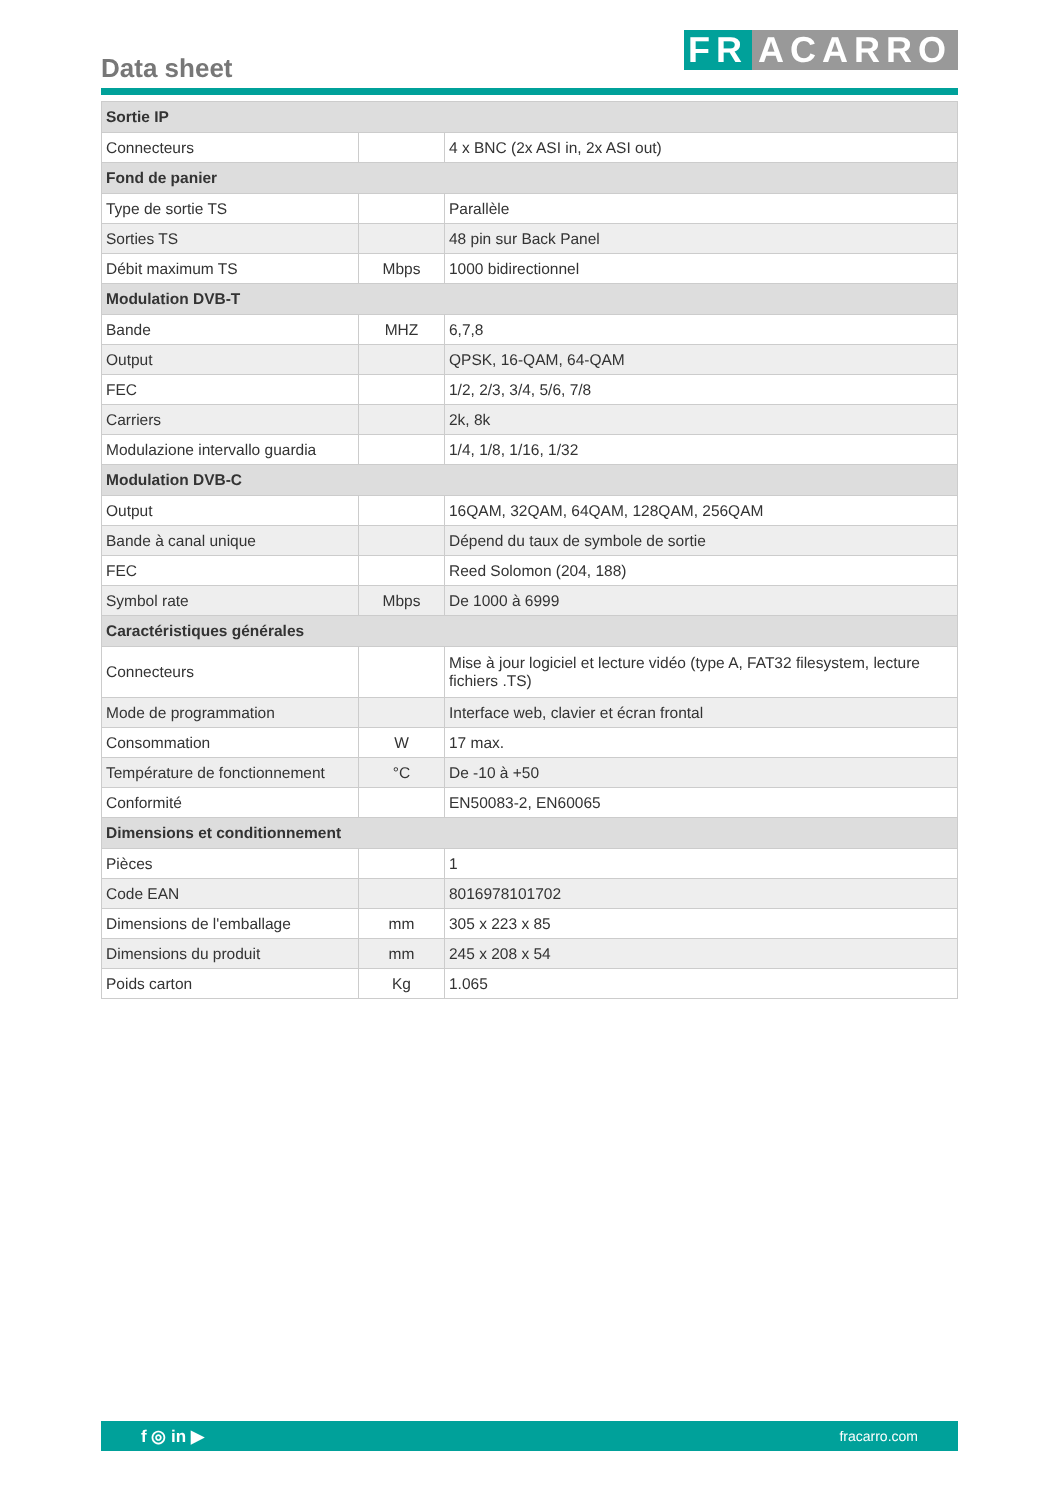Data sheet FR ACARRO
| Sortie IP | | |
| Connecteurs | | 4 x BNC (2x ASI in, 2x ASI out) |
| Fond de panier | | |
| Type de sortie TS | | Parallèle |
| Sorties TS | | 48 pin sur Back Panel |
| Débit maximum TS | Mbps | 1000 bidirectionnel |
| Modulation DVB-T | | |
| Bande | MHZ | 6,7,8 |
| Output | | QPSK, 16-QAM, 64-QAM |
| FEC | | 1/2, 2/3, 3/4, 5/6, 7/8 |
| Carriers | | 2k, 8k |
| Modulazione intervallo guardia | | 1/4, 1/8, 1/16, 1/32 |
| Modulation DVB-C | | |
| Output | | 16QAM, 32QAM, 64QAM, 128QAM, 256QAM |
| Bande à canal unique | | Dépend du taux de symbole de sortie |
| FEC | | Reed Solomon (204, 188) |
| Symbol rate | Mbps | De 1000 à 6999 |
| Caractéristiques générales | | |
| Connecteurs | | Mise à jour logiciel et lecture vidéo (type A, FAT32 filesystem, lecture fichiers .TS) |
| Mode de programmation | | Interface web, clavier et écran frontal |
| Consommation | W | 17 max. |
| Température de fonctionnement | °C | De -10 à +50 |
| Conformité | | EN50083-2, EN60065 |
| Dimensions et conditionnement | | |
| Pièces | | 1 |
| Code EAN | | 8016978101702 |
| Dimensions de l'emballage | mm | 305 x 223 x 85 |
| Dimensions du produit | mm | 245 x 208 x 54 |
| Poids carton | Kg | 1.065 |
f ◎ in ▶ fracarro.com